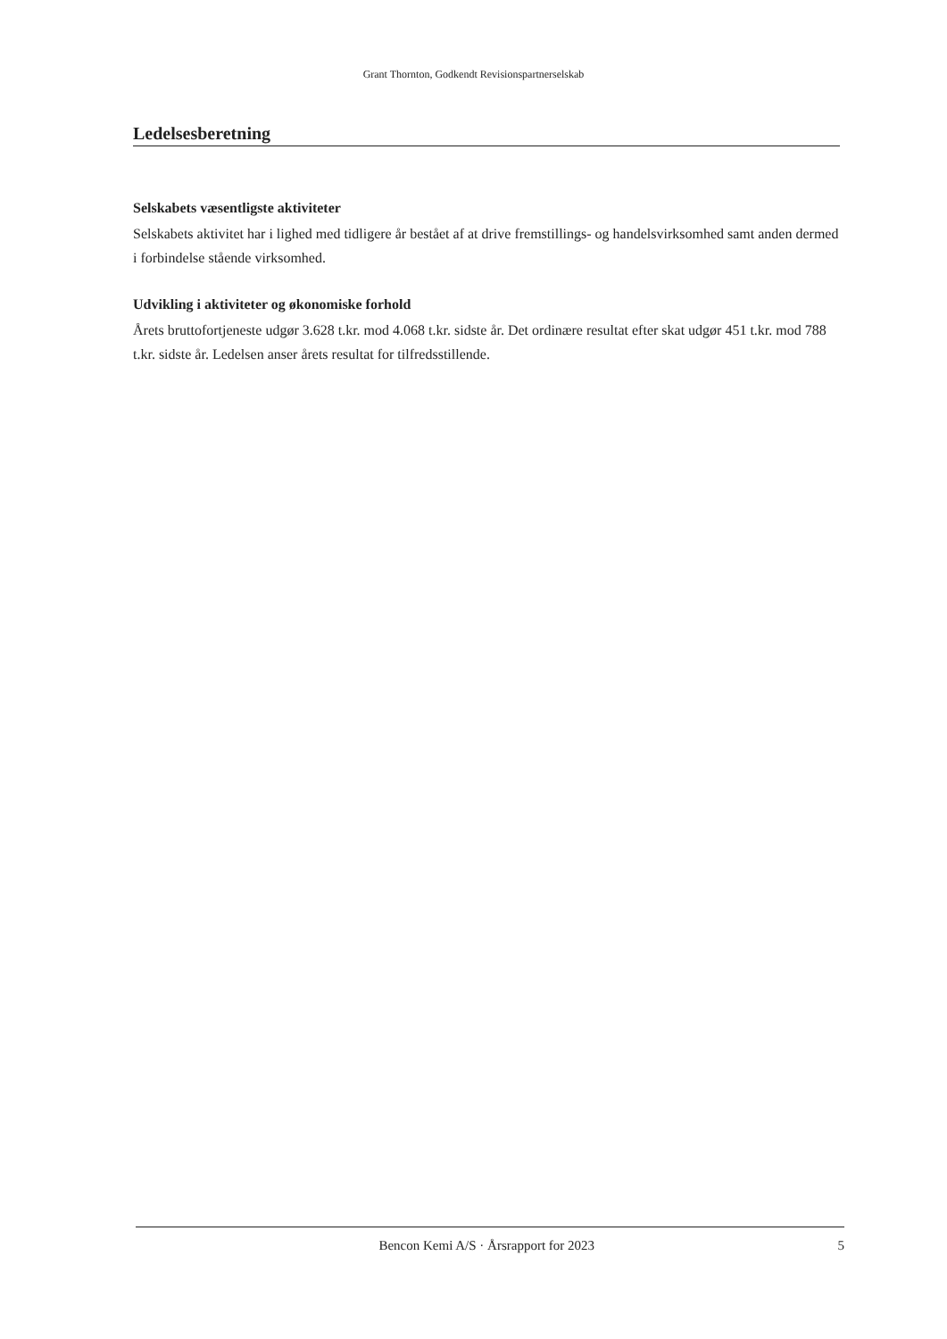Grant Thornton, Godkendt Revisionspartnerselskab
Ledelsesberetning
Selskabets væsentligste aktiviteter
Selskabets aktivitet har i lighed med tidligere år bestået af at drive fremstillings- og handelsvirksomhed samt anden dermed i forbindelse stående virksomhed.
Udvikling i aktiviteter og økonomiske forhold
Årets bruttofortjeneste udgør 3.628 t.kr. mod 4.068 t.kr. sidste år. Det ordinære resultat efter skat udgør 451 t.kr. mod 788 t.kr. sidste år. Ledelsen anser årets resultat for tilfredsstillende.
Bencon Kemi A/S · Årsrapport for 2023 5